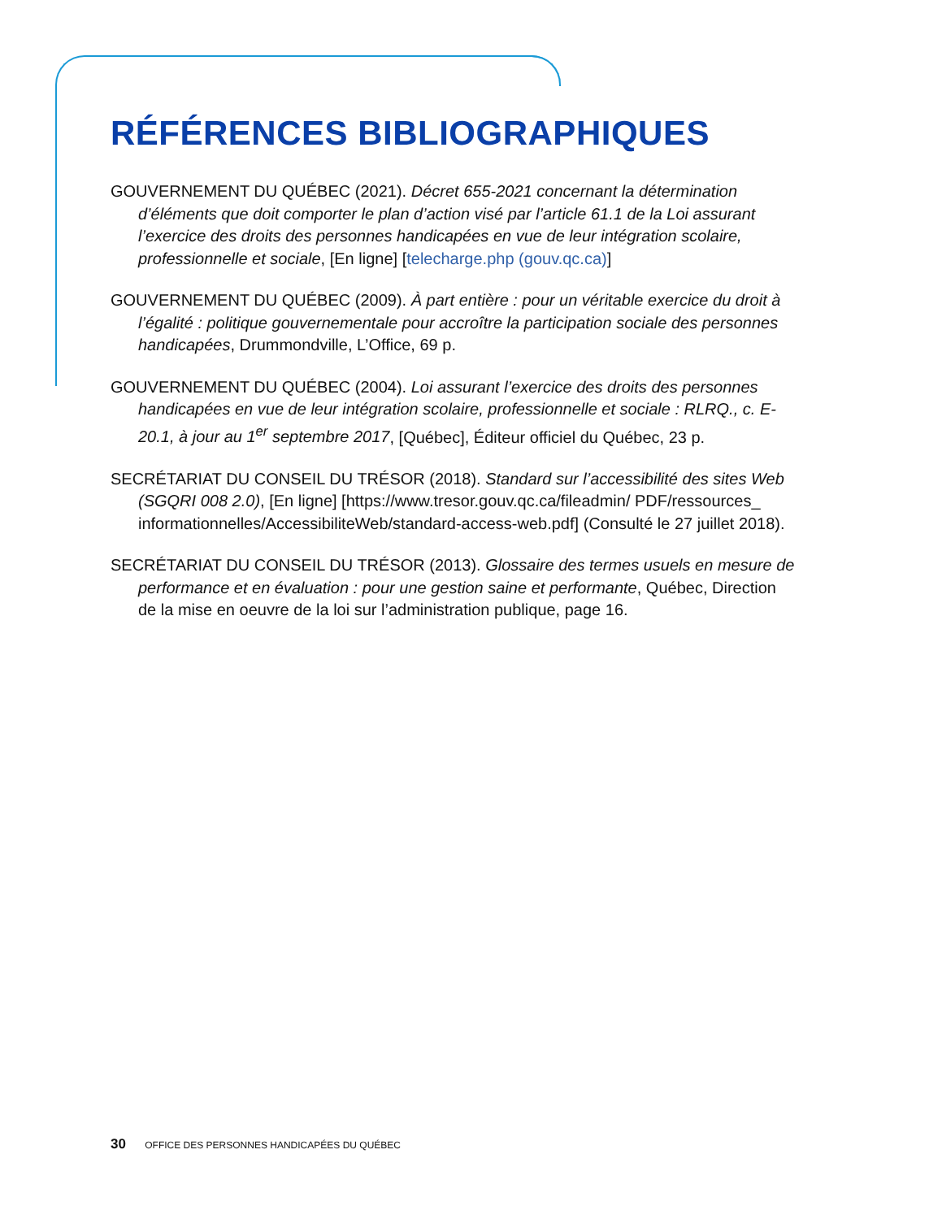RÉFÉRENCES BIBLIOGRAPHIQUES
GOUVERNEMENT DU QUÉBEC (2021). Décret 655-2021 concernant la détermination d’éléments que doit comporter le plan d’action visé par l’article 61.1 de la Loi assurant l’exercice des droits des personnes handicapées en vue de leur intégration scolaire, professionnelle et sociale, [En ligne] [telecharge.php (gouv.qc.ca)]
GOUVERNEMENT DU QUÉBEC (2009). À part entière : pour un véritable exercice du droit à l’égalité : politique gouvernementale pour accroître la participation sociale des personnes handicapées, Drummondville, L’Office, 69 p.
GOUVERNEMENT DU QUÉBEC (2004). Loi assurant l’exercice des droits des personnes handicapées en vue de leur intégration scolaire, professionnelle et sociale : RLRQ., c. E-20.1, à jour au 1<sup>er</sup> septembre 2017, [Québec], Éditeur officiel du Québec, 23 p.
SECRÉTARIAT DU CONSEIL DU TRÉSOR (2018). Standard sur l’accessibilité des sites Web (SGQRI 008 2.0), [En ligne] [https://www.tresor.gouv.qc.ca/fileadmin/ PDF/ressources_ informationnelles/AccessibiliteWeb/standard-access-web.pdf] (Consulté le 27 juillet 2018).
SECRÉTARIAT DU CONSEIL DU TRÉSOR (2013). Glossaire des termes usuels en mesure de performance et en évaluation : pour une gestion saine et performante, Québec, Direction de la mise en oeuvre de la loi sur l’administration publique, page 16.
30 OFFICE DES PERSONNES HANDICAPÉES DU QUÉBEC